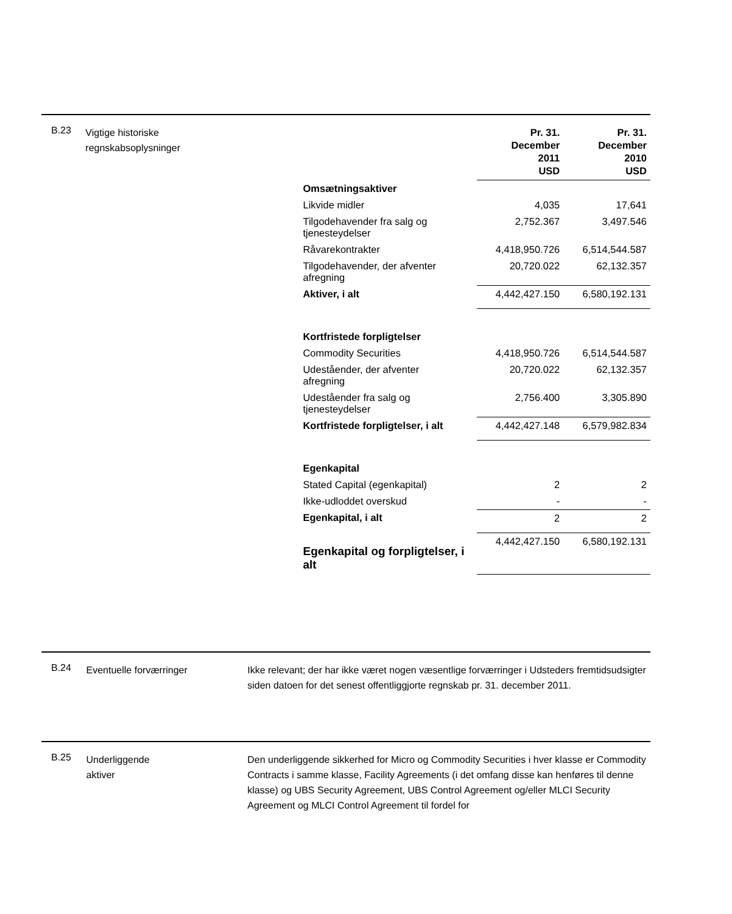B.23
Vigtige historiske regnskabsoplysninger
| | Pr. 31. December 2011 USD | Pr. 31. December 2010 USD |
| Omsætningsaktiver | | |
| Likvide midler | 4,035 | 17,641 |
| Tilgodehavender fra salg og tjenesteydelser | 2,752.367 | 3,497.546 |
| Råvarekontrakter | 4,418,950.726 | 6,514,544.587 |
| Tilgodehavender, der afventer afregning | 20,720.022 | 62,132.357 |
| Aktiver, i alt | 4,442,427.150 | 6,580,192.131 |
| Kortfristede forpligtelser | | |
| Commodity Securities | 4,418,950.726 | 6,514,544.587 |
| Udeståender, der afventer afregning | 20,720.022 | 62,132.357 |
| Udeståender fra salg og tjenesteydelser | 2,756.400 | 3,305.890 |
| Kortfristede forpligtelser, i alt | 4,442,427.148 | 6,579,982.834 |
| Egenkapital | | |
| Stated Capital (egenkapital) | 2 | 2 |
| Ikke-udloddet overskud | - | - |
| Egenkapital, i alt | 2 | 2 |
| Egenkapital og forpligtelser, i alt | 4,442,427.150 | 6,580,192.131 |
B.24
Eventuelle forværringer Ikke relevant; der har ikke været nogen væsentlige forværringer i Udsteders fremtidsudsigter siden datoen for det senest offentliggjorte regnskab pr. 31. december 2011.
B.25
Underliggende
aktiver
Den underliggende sikkerhed for Micro og Commodity Securities i hver klasse er Commodity Contracts i samme klasse, Facility Agreements (i det omfang disse kan henføres til denne klasse) og UBS Security Agreement, UBS Control Agreement og/eller MLCI Security Agreement og MLCI Control Agreement til fordel for